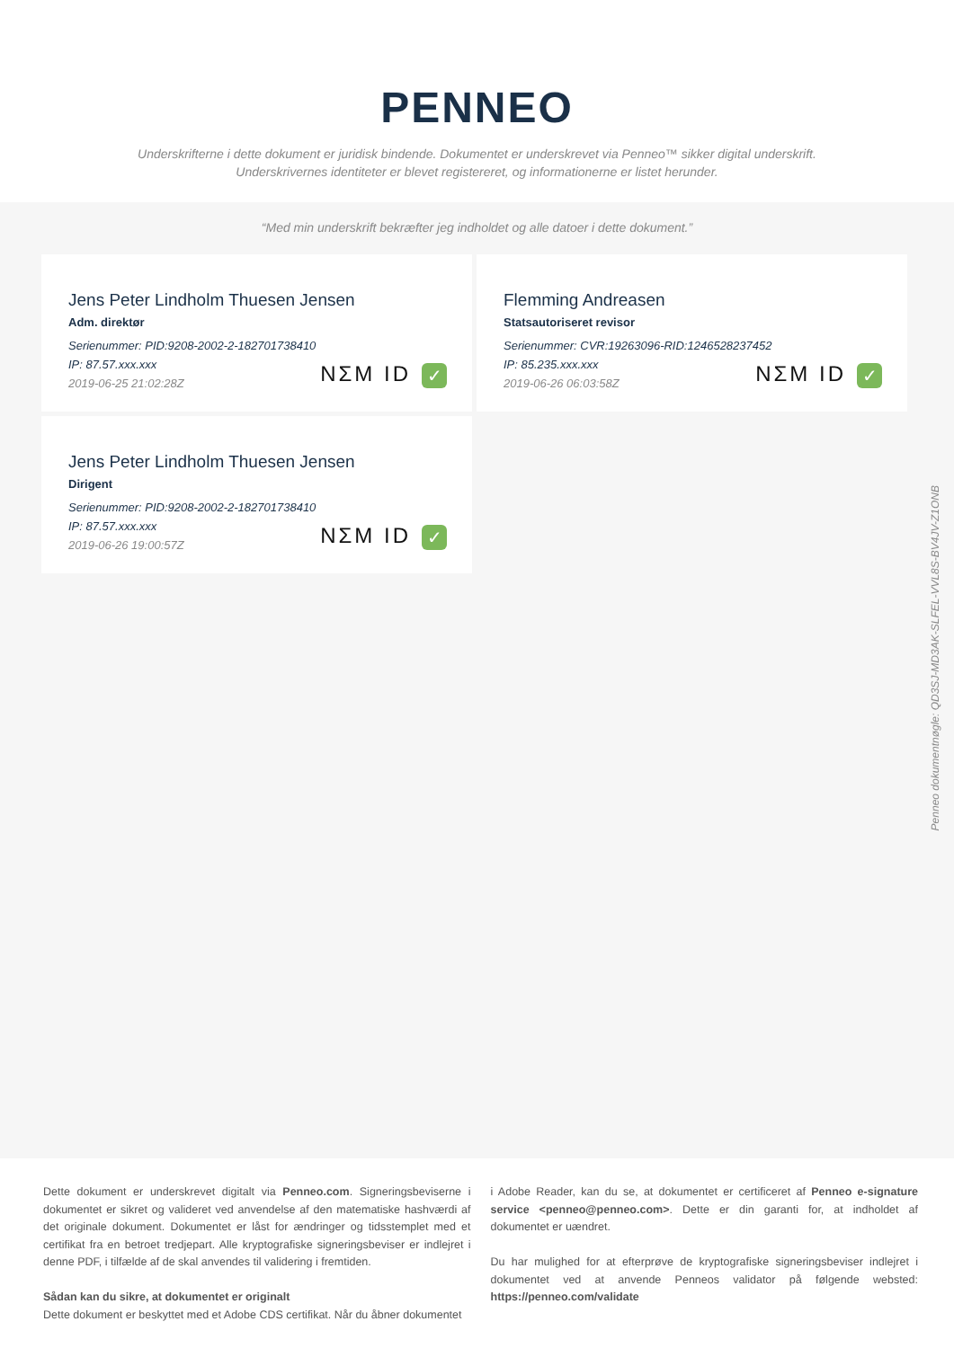PENNEO
Underskrifterne i dette dokument er juridisk bindende. Dokumentet er underskrevet via Penneo™ sikker digital underskrift.
Underskrivernes identiteter er blevet registereret, og informationerne er listet herunder.
“Med min underskrift bekræfter jeg indholdet og alle datoer i dette dokument.”
Jens Peter Lindholm Thuesen Jensen
Adm. direktør
Serienummer: PID:9208-2002-2-182701738410
IP: 87.57.xxx.xxx
2019-06-25 21:02:28Z
NΣM ID ✓
Flemming Andreasen
Statsautoriseret revisor
Serienummer: CVR:19263096-RID:1246528237452
IP: 85.235.xxx.xxx
2019-06-26 06:03:58Z
NΣM ID ✓
Jens Peter Lindholm Thuesen Jensen
Dirigent
Serienummer: PID:9208-2002-2-182701738410
IP: 87.57.xxx.xxx
2019-06-26 19:00:57Z
NΣM ID ✓
Penneo dokumentnøgle: QD3SJ-MD3AK-SLFEL-VVL8S-BV4JV-Z1ONB
Dette dokument er underskrevet digitalt via Penneo.com. Signeringsbeviserne i dokumentet er sikret og valideret ved anvendelse af den matematiske hashværdi af det originale dokument. Dokumentet er låst for ændringer og tidsstemplet med et certifikat fra en betroet tredjepart. Alle kryptografiske signeringsbeviser er indlejret i denne PDF, i tilfælde af de skal anvendes til validering i fremtiden.
Sådan kan du sikre, at dokumentet er originalt
Dette dokument er beskyttet med et Adobe CDS certifikat. Når du åbner dokumentet
i Adobe Reader, kan du se, at dokumentet er certificeret af Penneo e-signature service <penneo@penneo.com>. Dette er din garanti for, at indholdet af dokumentet er uændret.
Du har mulighed for at efterprøve de kryptografiske signeringsbeviser indlejret i dokumentet ved at anvende Penneos validator på følgende websted: https://penneo.com/validate